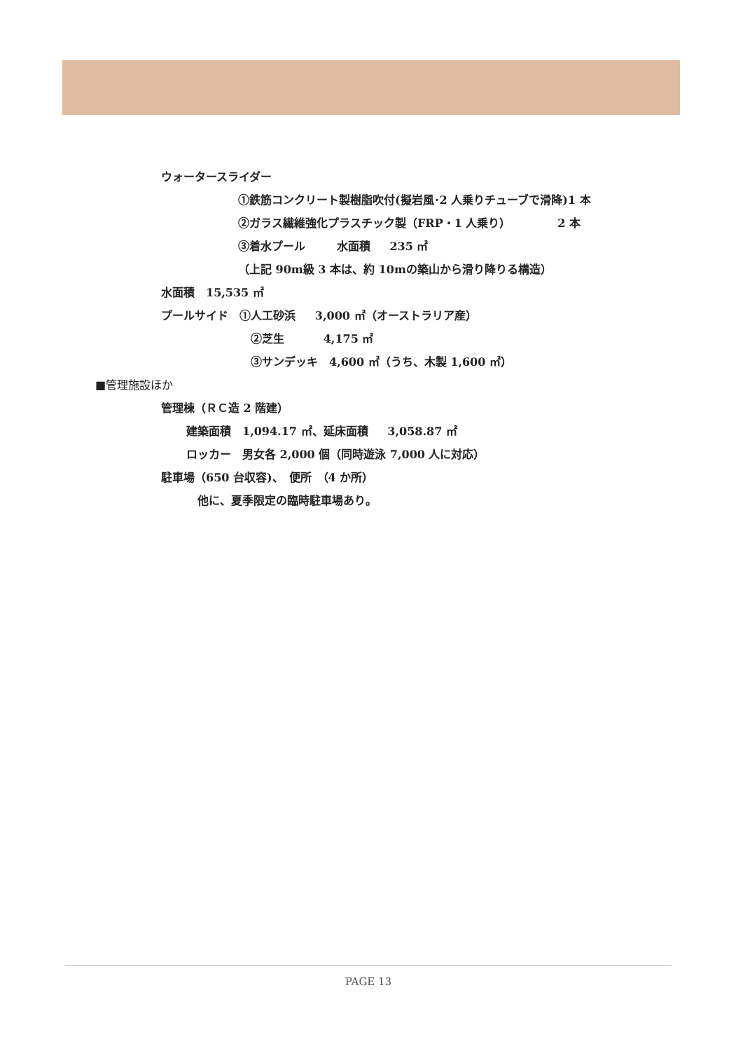ウォータースライダー
①鉄筋コンクリート製樹脂吹付(擬岩風･2 人乗りチューブで滑降)1 本
②ガラス繊維強化プラスチック製（FRP・1 人乗り） 2 本
③着水プール 水面積 235 ㎡
（上記 90m級 3 本は、約 10mの築山から滑り降りる構造）
水面積　15,535 ㎡
プールサイド　①人工砂浜 3,000 ㎡（オーストラリア産）
②芝生 4,175 ㎡
③サンデッキ　4,600 ㎡（うち、木製 1,600 ㎡）
■管理施設ほか
管理棟（ＲＣ造 2 階建）
建築面積　1,094.17 ㎡、延床面積 3,058.87 ㎡
ロッカー　男女各 2,000 個（同時遊泳 7,000 人に対応）
駐車場（650 台収容)、　便所　（4 か所）
他に、夏季限定の臨時駐車場あり。
PAGE 13